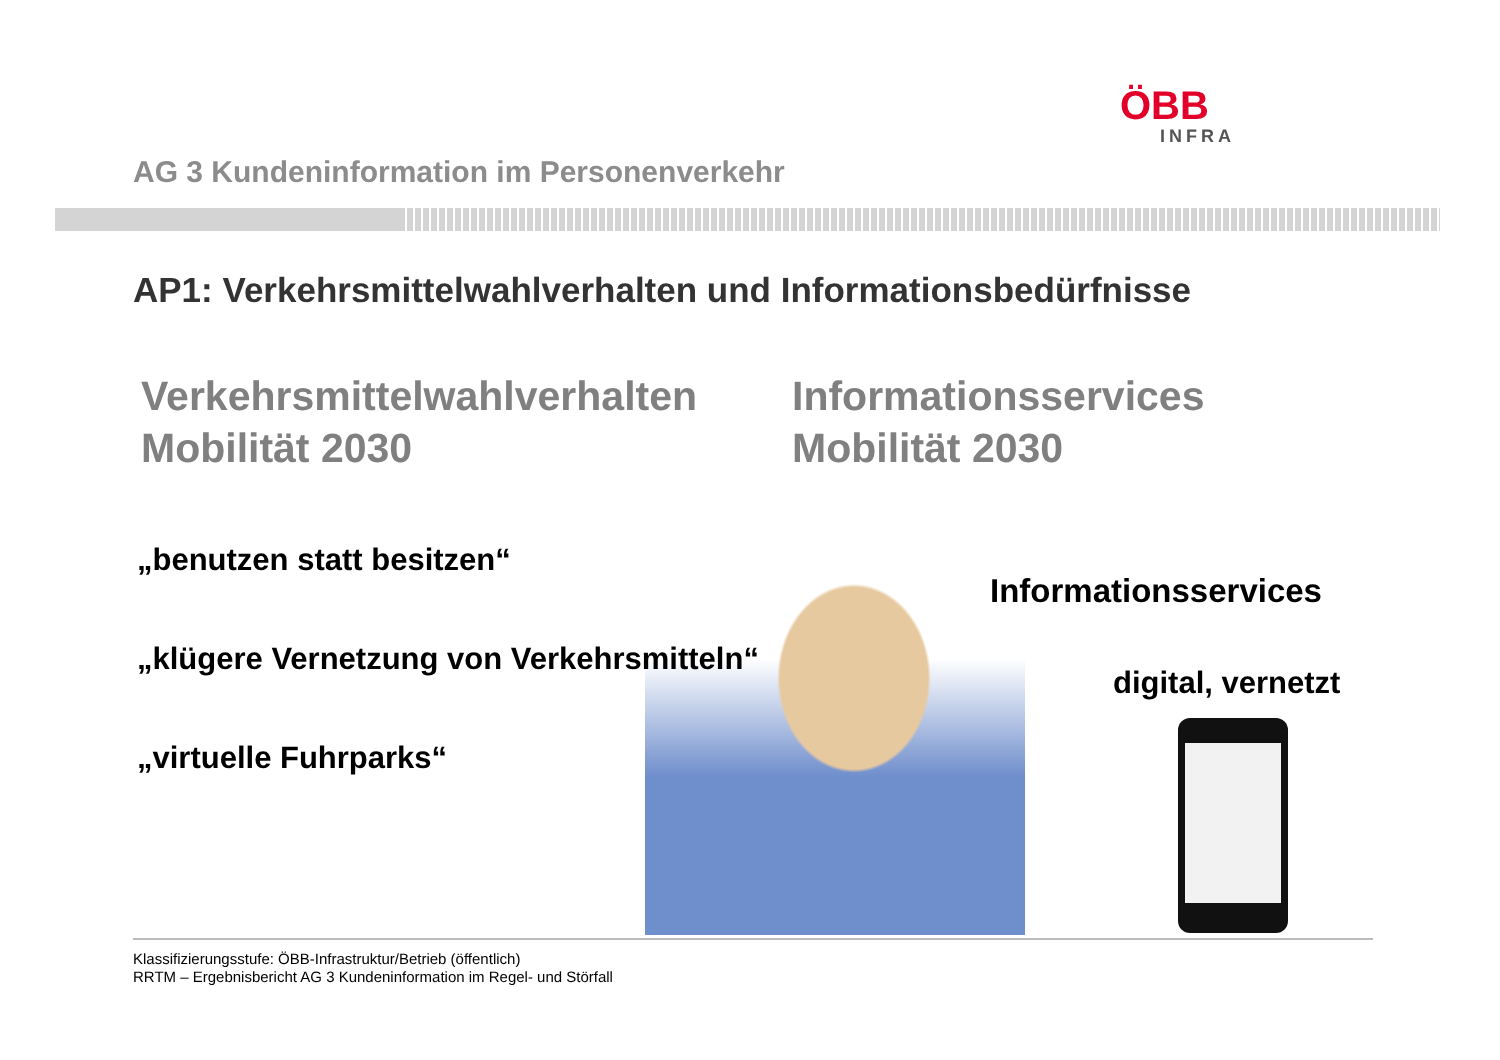ÖBB
INFRA
AG 3 Kundeninformation im Personenverkehr
AP1: Verkehrsmittelwahlverhalten und Informationsbedürfnisse
Verkehrsmittelwahlverhalten
Mobilität 2030
Informationsservices
Mobilität 2030
„benutzen statt besitzen“
„klügere Vernetzung von Verkehrsmitteln“
„virtuelle Fuhrparks“
Informationsservices
digital, vernetzt
Klassifizierungsstufe: ÖBB-Infrastruktur/Betrieb (öffentlich)
RRTM – Ergebnisbericht AG 3 Kundeninformation im Regel- und Störfall